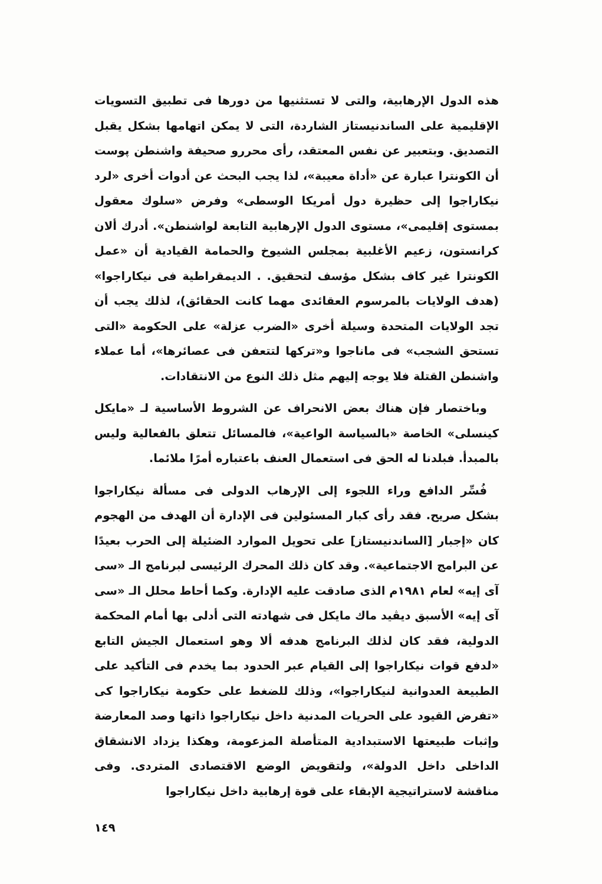هذه الدول الإرهابية، والتى لا تستثنيها من دورها فى تطبيق التسويات الإقليمية على الساندنيستاز الشاردة، التى لا يمكن اتهامها بشكل يقبل التصديق. وبتعبير عن نفس المعتقد، رأى محررو صحيفة واشنطن پوست أن الكونترا عبارة عن «أداة معيبة»، لذا يجب البحث عن أدوات أخرى «لرد نيكاراجوا إلى حظيرة دول أمريكا الوسطى» وفرض «سلوك معقول بمستوى إقليمى»، مستوى الدول الإرهابية التابعة لواشنطن». أدرك ألان كرانستون، زعيم الأغلبية بمجلس الشيوخ والحمامة القيادية أن «عمل الكونترا غير كاف بشكل مؤسف لتحقيق. . الديمقراطية فى نيكاراجوا» (هدف الولايات بالمرسوم العقائدى مهما كانت الحقائق)، لذلك يجب أن تجد الولايات المتحدة وسيلة أخرى «الضرب عزلة» على الحكومة «التى تستحق الشجب» فى ماناجوا و«تركها لتتعفن فى عصائرها»، أما عملاء واشنطن القتلة فلا يوجه إليهم مثل ذلك النوع من الانتقادات.
وباختصار فإن هناك بعض الانحراف عن الشروط الأساسية لـ «مايكل كينسلى» الخاصة «بالسياسة الواعية»، فالمسائل تتعلق بالفعالية وليس بالمبدأ. فبلدنا له الحق فى استعمال العنف باعتباره أمرًا ملائما.
فُسِّر الدافع وراء اللجوء إلى الإرهاب الدولى فى مسألة نيكاراجوا بشكل صريح. فقد رأى كبار المسئولين فى الإدارة أن الهدف من الهجوم كان «إجبار [الساندنيستاز] على تحويل الموارد الضئيلة إلى الحرب بعيدًا عن البرامج الاجتماعية». وقد كان ذلك المحرك الرئيسى لبرنامج الـ «سى آى إيه» لعام ١٩٨١م الذى صادقت عليه الإدارة. وكما أحاط محلل الـ «سى آى إيه» الأسبق ديڤيد ماك مايكل فى شهادته التى أدلى بها أمام المحكمة الدولية، فقد كان لذلك البرنامج هدفه ألا وهو استعمال الجيش التابع «لدفع قوات نيكاراجوا إلى القيام عبر الحدود بما يخدم فى التأكيد على الطبيعة العدوانية لنيكاراجوا»، وذلك للضغط على حكومة نيكاراجوا كى «تفرض القيود على الحريات المدنية داخل نيكاراجوا ذاتها وصد المعارضة وإثبات طبيعتها الاستبدادية المتأصلة المزعومة، وهكذا يزداد الانشقاق الداخلى داخل الدولة»، ولتقويض الوضع الاقتصادى المتردى. وفى مناقشة لاستراتيجية الإبقاء على قوة إرهابية داخل نيكاراجوا
١٤٩